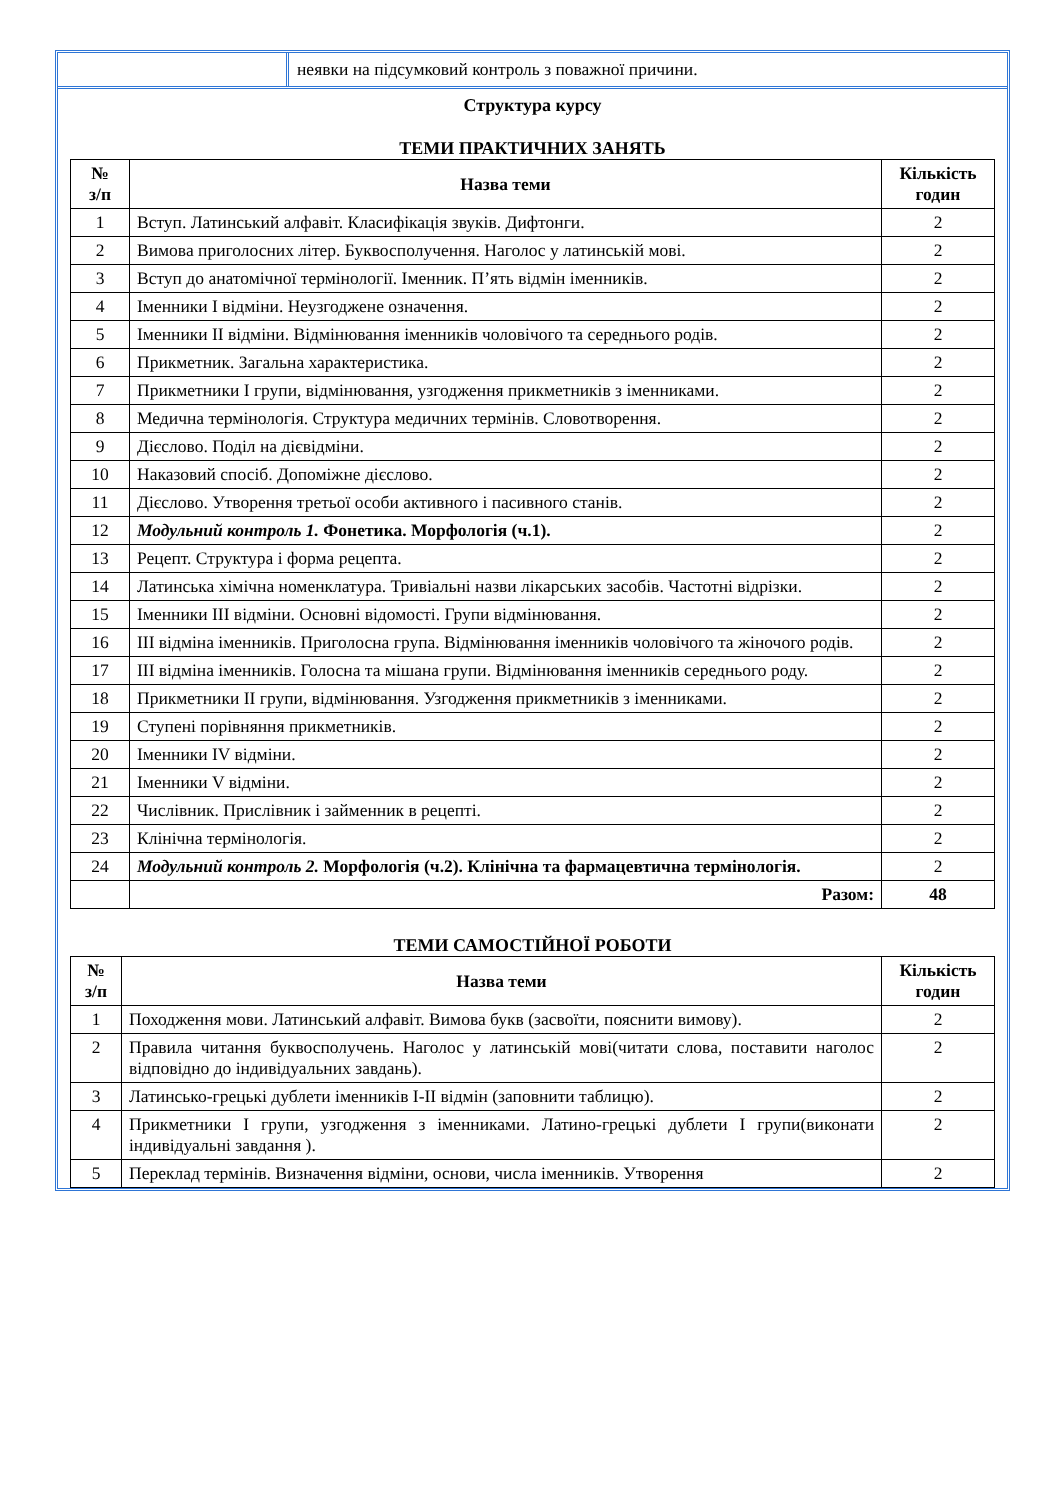неявки на підсумковий контроль з поважної причини.
Структура курсу
ТЕМИ ПРАКТИЧНИХ ЗАНЯТЬ
| № з/п | Назва теми | Кількість годин |
| --- | --- | --- |
| 1 | Вступ. Латинський алфавіт. Класифікація звуків. Дифтонги. | 2 |
| 2 | Вимова приголосних літер. Буквосполучення. Наголос у латинській мові. | 2 |
| 3 | Вступ до анатомічної термінології. Іменник. П’ять відмін іменників. | 2 |
| 4 | Іменники І відміни. Неузгоджене означення. | 2 |
| 5 | Іменники ІІ відміни. Відмінювання іменників чоловічого та середнього родів. | 2 |
| 6 | Прикметник. Загальна характеристика. | 2 |
| 7 | Прикметники І групи, відмінювання, узгодження прикметників з іменниками. | 2 |
| 8 | Медична термінологія. Структура медичних термінів. Словотворення. | 2 |
| 9 | Дієслово. Поділ на дієвідміни. | 2 |
| 10 | Наказовий спосіб. Допоміжне дієслово. | 2 |
| 11 | Дієслово. Утворення третьої особи активного і пасивного станів. | 2 |
| 12 | Модульний контроль 1. Фонетика. Морфологія (ч.1). | 2 |
| 13 | Рецепт. Структура і форма рецепта. | 2 |
| 14 | Латинська хімічна номенклатура. Тривіальні назви лікарських засобів. Частотні відрізки. | 2 |
| 15 | Іменники ІІІ відміни. Основні відомості. Групи відмінювання. | 2 |
| 16 | ІІІ відміна іменників. Приголосна група. Відмінювання іменників чоловічого та жіночого родів. | 2 |
| 17 | ІІІ відміна іменників. Голосна та мішана групи. Відмінювання іменників середнього роду. | 2 |
| 18 | Прикметники ІІ групи, відмінювання. Узгодження прикметників з іменниками. | 2 |
| 19 | Ступені порівняння прикметників. | 2 |
| 20 | Іменники IV відміни. | 2 |
| 21 | Іменники V відміни. | 2 |
| 22 | Числівник. Прислівник і займенник в рецепті. | 2 |
| 23 | Клінічна термінологія. | 2 |
| 24 | Модульний контроль 2. Морфологія (ч.2). Клінічна та фармацевтична термінологія. | 2 |
| | Разом: | 48 |
ТЕМИ САМОСТІЙНОЇ РОБОТИ
| № з/п | Назва теми | Кількість годин |
| --- | --- | --- |
| 1 | Походження мови. Латинський алфавіт. Вимова букв (засвоїти, пояснити вимову). | 2 |
| 2 | Правила читання буквосполучень. Наголос у латинській мові(читати слова, поставити наголос відповідно до індивідуальних завдань). | 2 |
| 3 | Латинсько-грецькі дублети іменників I-II відмін (заповнити таблицю). | 2 |
| 4 | Прикметники I групи, узгодження з іменниками. Латино-грецькі дублети I групи(виконати індивідуальні завдання ). | 2 |
| 5 | Переклад термінів. Визначення відміни, основи, числа іменників. Утворення | 2 |